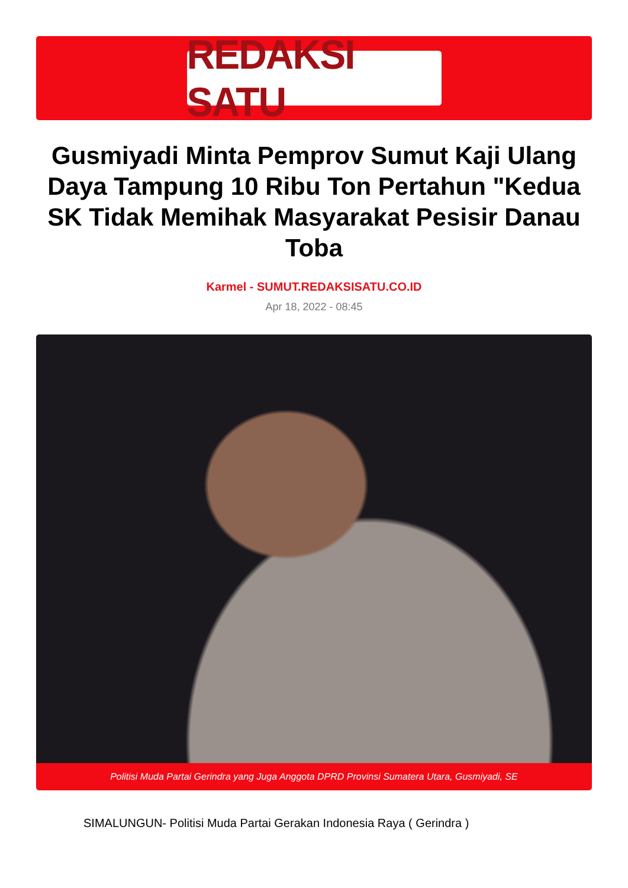REDAKSI SATU
Gusmiyadi Minta Pemprov Sumut Kaji Ulang Daya Tampung 10 Ribu Ton Pertahun "Kedua SK Tidak Memihak Masyarakat Pesisir Danau Toba
Karmel - SUMUT.REDAKSISATU.CO.ID
Apr 18, 2022 - 08:45
Politisi Muda Partai Gerindra yang Juga Anggota DPRD Provinsi Sumatera Utara, Gusmiyadi, SE
SIMALUNGUN- Politisi Muda Partai Gerakan Indonesia Raya ( Gerindra )